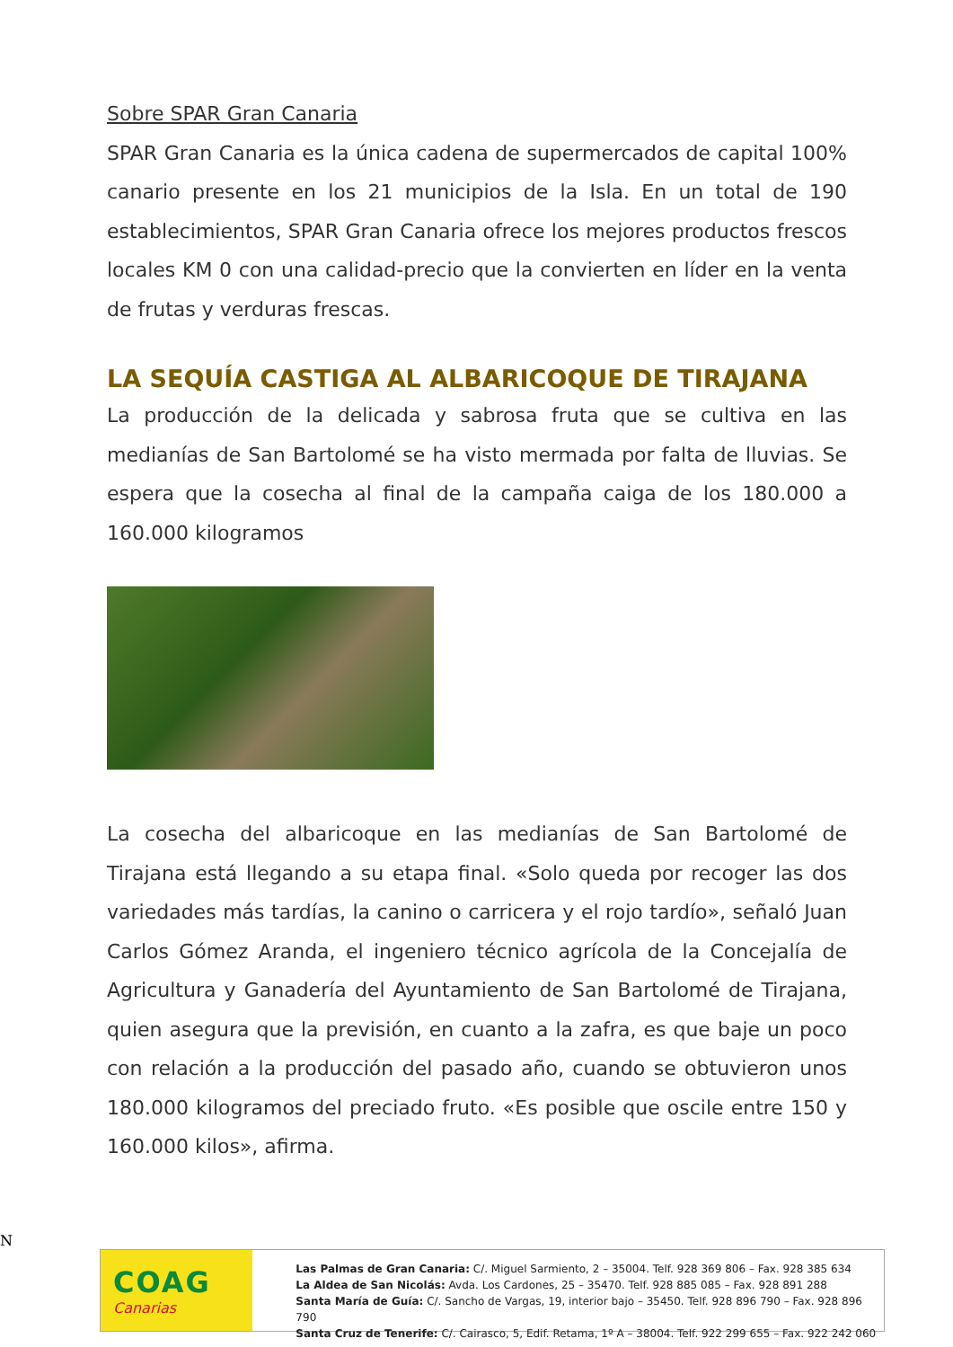Sobre SPAR Gran Canaria
SPAR Gran Canaria es la única cadena de supermercados de capital 100% canario presente en los 21 municipios de la Isla. En un total de 190 establecimientos, SPAR Gran Canaria ofrece los mejores productos frescos locales KM 0 con una calidad-precio que la convierten en líder en la venta de frutas y verduras frescas.
LA SEQUÍA CASTIGA AL ALBARICOQUE DE TIRAJANA
La producción de la delicada y sabrosa fruta que se cultiva en las medianías de San Bartolomé se ha visto mermada por falta de lluvias. Se espera que la cosecha al final de la campaña caiga de los 180.000 a 160.000 kilogramos
La cosecha del albaricoque en las medianías de San Bartolomé de Tirajana está llegando a su etapa final. «Solo queda por recoger las dos variedades más tardías, la canino o carricera y el rojo tardío», señaló Juan Carlos Gómez Aranda, el ingeniero técnico agrícola de la Concejalía de Agricultura y Ganadería del Ayuntamiento de San Bartolomé de Tirajana, quien asegura que la previsión, en cuanto a la zafra, es que baje un poco con relación a la producción del pasado año, cuando se obtuvieron unos 180.000 kilogramos del preciado fruto. «Es posible que oscile entre 150 y 160.000 kilos», afirma.
N
COAG
Canarias
Las Palmas de Gran Canaria: C/. Miguel Sarmiento, 2 – 35004. Telf. 928 369 806 – Fax. 928 385 634
La Aldea de San Nicolás: Avda. Los Cardones, 25 – 35470. Telf. 928 885 085 – Fax. 928 891 288
Santa María de Guía: C/. Sancho de Vargas, 19, interior bajo – 35450. Telf. 928 896 790 – Fax. 928 896 790
Santa Cruz de Tenerife: C/. Cairasco, 5, Edif. Retama, 1º A – 38004. Telf. 922 299 655 – Fax. 922 242 060